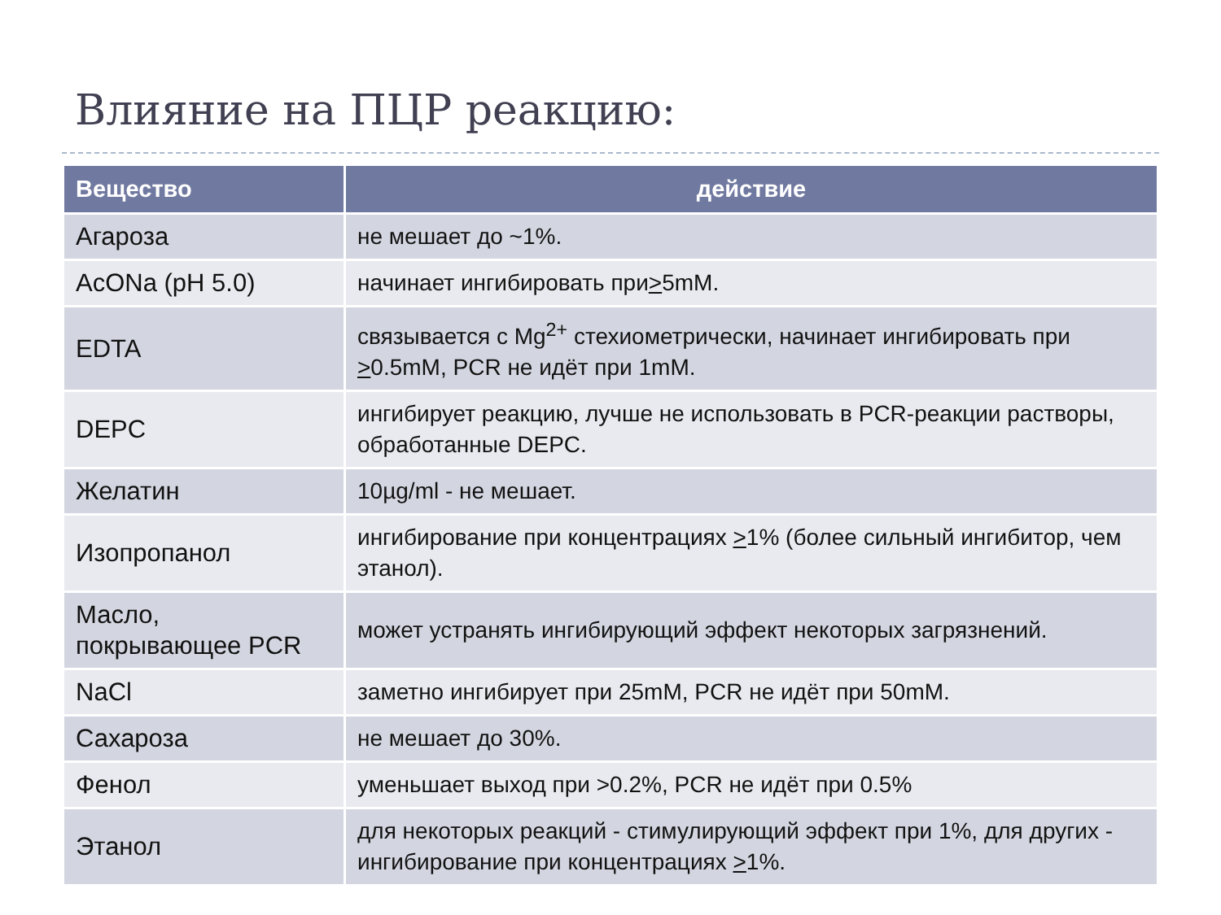Влияние на ПЦР реакцию:
| Вещество | действие |
| --- | --- |
| Агароза | не мешает до ~1%. |
| AcONa (pH 5.0) | начинает ингибировать при > 5mM. |
| EDTA | связывается с Mg<sup>2+</sup> стехиометрически, начинает ингибировать при > 0.5mM, PCR не идёт при 1mM. |
| DEPC | ингибирует реакцию, лучше не использовать в PCR-реакции растворы, обработанные DEPC. |
| Желатин | 10µg/ml - не мешает. |
| Изопропанол | ингибирование при концентрациях > 1% (более сильный ингибитор, чем этанол). |
| Масло, покрывающее PCR | может устранять ингибирующий эффект некоторых загрязнений. |
| NaCl | заметно ингибирует при 25mM, PCR не идёт при 50mM. |
| Сахароза | не мешает до 30%. |
| Фенол | уменьшает выход при >0.2%, PCR не идёт при 0.5% |
| Этанол | для некоторых реакций - стимулирующий эффект при 1%, для других - ингибирование при концентрациях > 1%. |